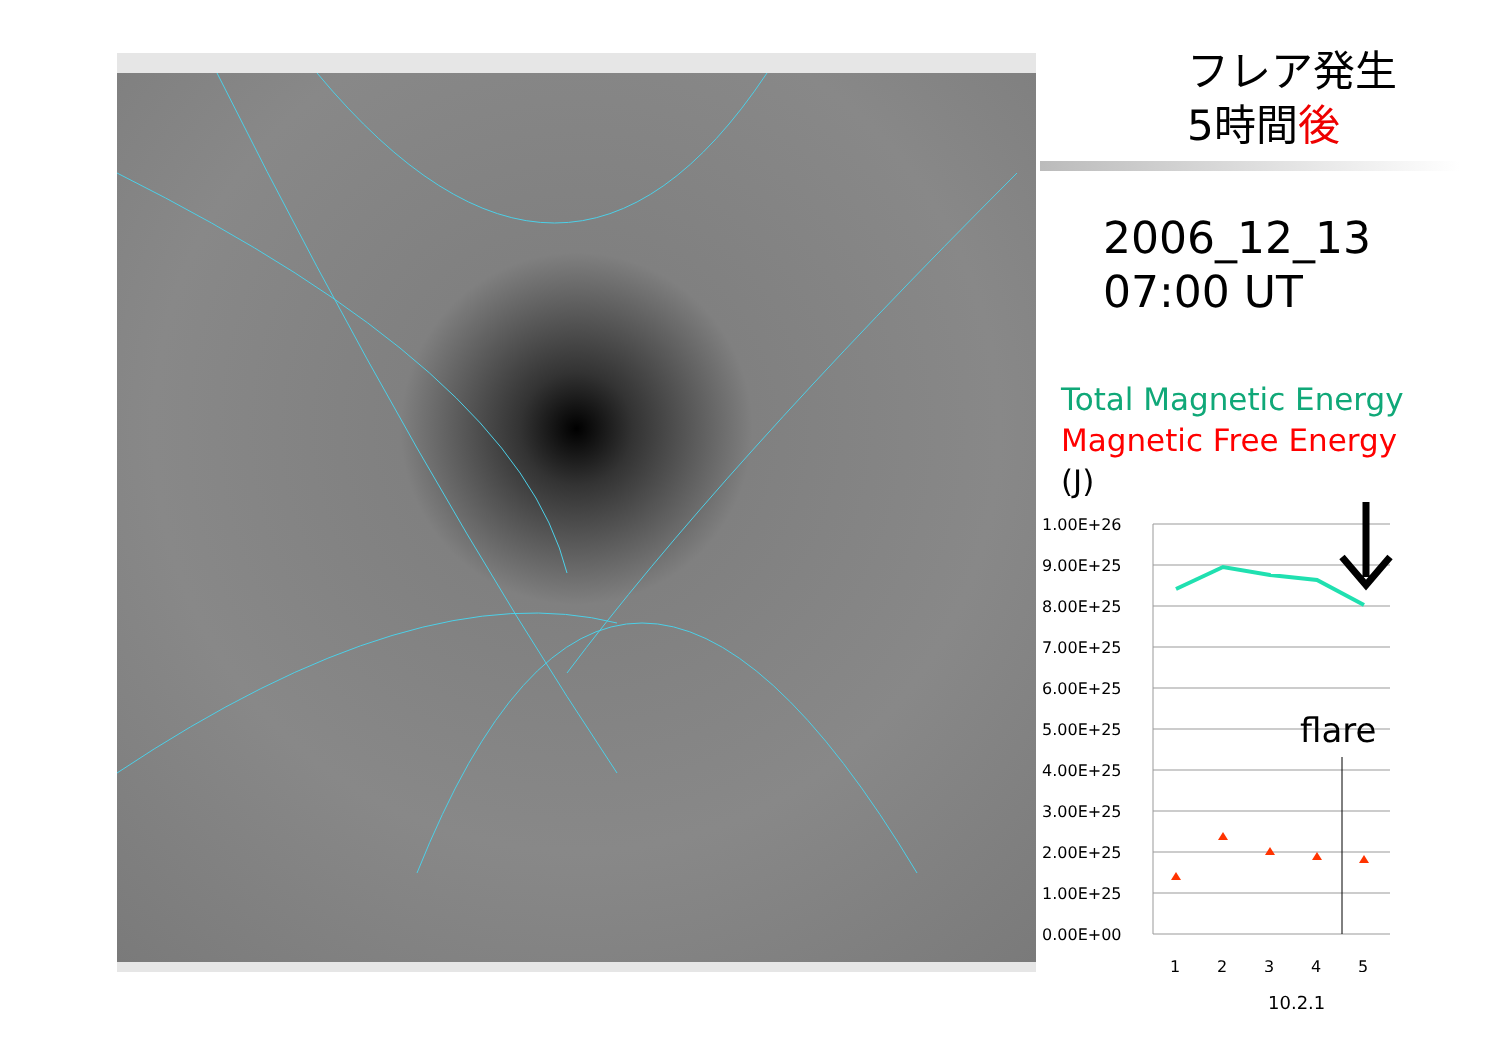フレア発生
5時間後
2006_12_13
07:00 UT
Total Magnetic Energy
Magnetic Free Energy
(J)
1.00E+26
9.00E+25
8.00E+25
7.00E+25
6.00E+25
5.00E+25
4.00E+25
3.00E+25
2.00E+25
1.00E+25
0.00E+00
flare
1
2
3
4
5
10.2.1